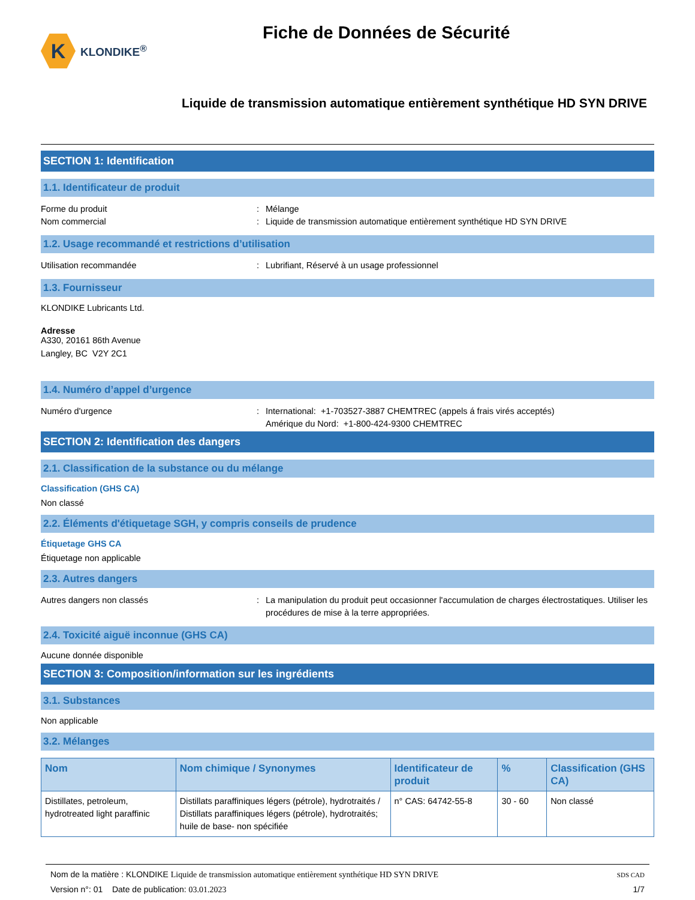K
KLONDIKE<sup>®</sup>
Fiche de Données de Sécurité
Liquide de transmission automatique entièrement synthétique HD SYN DRIVE
SECTION 1: Identification
1.1. Identificateur de produit
Forme du produit: Mélange
Nom commercial: Liquide de transmission automatique entièrement synthétique HD SYN DRIVE
1.2. Usage recommandé et restrictions d’utilisation
Utilisation recommandée: Lubrifiant, Réservé à un usage professionnel
1.3. Fournisseur
KLONDIKE Lubricants Ltd.
Adresse
A330, 20161 86th Avenue
Langley, BC V2Y 2C1
1.4. Numéro d’appel d’urgence
Numéro d'urgence: International: +1-703527-3887 CHEMTREC (appels á frais virés acceptés)
Amérique du Nord: +1-800-424-9300 CHEMTREC
SECTION 2: Identification des dangers
2.1. Classification de la substance ou du mélange
Classification (GHS CA)
Non classé
2.2. Éléments d'étiquetage SGH, y compris conseils de prudence
Étiquetage GHS CA
Étiquetage non applicable
2.3. Autres dangers
Autres dangers non classés: La manipulation du produit peut occasionner l'accumulation de charges électrostatiques. Utiliser les procédures de mise à la terre appropriées.
2.4. Toxicité aiguë inconnue (GHS CA)
Aucune donnée disponible
SECTION 3: Composition/information sur les ingrédients
3.1. Substances
Non applicable
3.2. Mélanges
| Nom | Nom chimique / Synonymes | Identificateur de produit | % | Classification (GHS CA) |
| --- | --- | --- | --- | --- |
| Distillates, petroleum, hydrotreated light paraffinic | Distillats paraffiniques légers (pétrole), hydrotraités / Distillats paraffiniques légers (pétrole), hydrotraités; huile de base- non spécifiée | n° CAS: 64742-55-8 | 30 - 60 | Non classé |
Nom de la matière : KLONDIKE Liquide de transmission automatique entièrement synthétique HD SYN DRIVE
Version n°: 01 Date de publication: 03.01.2023
SDS CAD
1/7